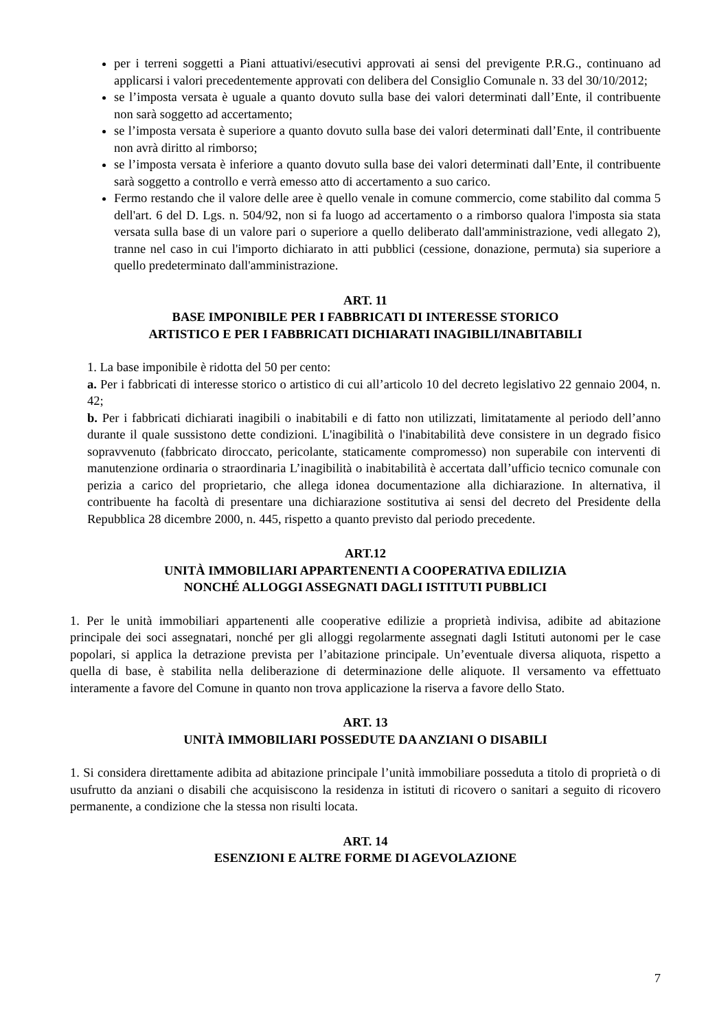per i terreni soggetti a Piani attuativi/esecutivi approvati ai sensi del previgente P.R.G., continuano ad applicarsi i valori precedentemente approvati con delibera del Consiglio Comunale n. 33 del 30/10/2012;
se l’imposta versata è uguale a quanto dovuto sulla base dei valori determinati dall’Ente, il contribuente non sarà soggetto ad accertamento;
se l’imposta versata è superiore a quanto dovuto sulla base dei valori determinati dall’Ente, il contribuente non avrà diritto al rimborso;
se l’imposta versata è inferiore a quanto dovuto sulla base dei valori determinati dall’Ente, il contribuente sarà soggetto a controllo e verrà emesso atto di accertamento a suo carico.
Fermo restando che il valore delle aree è quello venale in comune commercio, come stabilito dal comma 5 dell'art. 6 del D. Lgs. n. 504/92, non si fa luogo ad accertamento o a rimborso qualora l'imposta sia stata versata sulla base di un valore pari o superiore a quello deliberato dall'amministrazione, vedi allegato 2), tranne nel caso in cui l'importo dichiarato in atti pubblici (cessione, donazione, permuta) sia superiore a quello predeterminato dall'amministrazione.
ART. 11
BASE IMPONIBILE PER I FABBRICATI DI INTERESSE STORICO
ARTISTICO E PER I FABBRICATI DICHIARATI INAGIBILI/INABITABILI
1. La base imponibile è ridotta del 50 per cento:
a. Per i fabbricati di interesse storico o artistico di cui all’articolo 10 del decreto legislativo 22 gennaio 2004, n. 42;
b. Per i fabbricati dichiarati inagibili o inabitabili e di fatto non utilizzati, limitatamente al periodo dell’anno durante il quale sussistono dette condizioni. L'inagibilità o l'inabitabilità deve consistere in un degrado fisico sopravvenuto (fabbricato diroccato, pericolante, staticamente compromesso) non superabile con interventi di manutenzione ordinaria o straordinaria L’inagibilità o inabitabilità è accertata dall’ufficio tecnico comunale con perizia a carico del proprietario, che allega idonea documentazione alla dichiarazione. In alternativa, il contribuente ha facoltà di presentare una dichiarazione sostitutiva ai sensi del decreto del Presidente della Repubblica 28 dicembre 2000, n. 445, rispetto a quanto previsto dal periodo precedente.
ART.12
UNITÀ IMMOBILIARI APPARTENENTI A COOPERATIVA EDILIZIA
NONCHÉ ALLOGGI ASSEGNATI DAGLI ISTITUTI PUBBLICI
1. Per le unità immobiliari appartenenti alle cooperative edilizie a proprietà indivisa, adibite ad abitazione principale dei soci assegnatari, nonché per gli alloggi regolarmente assegnati dagli Istituti autonomi per le case popolari, si applica la detrazione prevista per l’abitazione principale. Un’eventuale diversa aliquota, rispetto a quella di base, è stabilita nella deliberazione di determinazione delle aliquote. Il versamento va effettuato interamente a favore del Comune in quanto non trova applicazione la riserva a favore dello Stato.
ART. 13
UNITÀ IMMOBILIARI POSSEDUTE DA ANZIANI O DISABILI
1. Si considera direttamente adibita ad abitazione principale l’unità immobiliare posseduta a titolo di proprietà o di usufrutto da anziani o disabili che acquisiscono la residenza in istituti di ricovero o sanitari a seguito di ricovero permanente, a condizione che la stessa non risulti locata.
ART. 14
ESENZIONI E ALTRE FORME DI AGEVOLAZIONE
7